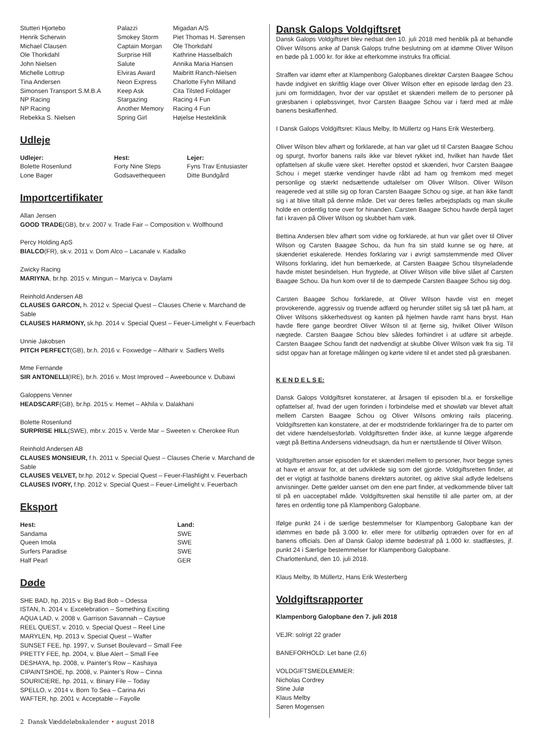| Stutteri Hjortebo | Palazzi | Migadan A/S |
| Henrik Scherwin | Smokey Storm | Piet Thomas H. Sørensen |
| Michael Clausen | Captain Morgan | Ole Thorkdahl |
| Ole Thorkdahl | Surprise Hill | Kathrine Hasselbalch |
| John Nielsen | Salute | Annika Maria Hansen |
| Michelle Lottrup | Elviras Award | Maibritt Ranch-Nielsen |
| Tina Andersen | Neon Express | Charlotte Fyhn Milland |
| Simonsen Transport S.M.B.A | Keep Ask | Cita Tilsted Foldager |
| NP Racing | Stargazing | Racing 4 Fun |
| NP Racing | Another Memory | Racing 4 Fun |
| Rebekka S. Nielsen | Spring Girl | Højelse Hesteklinik |
Udleje
| Udlejer: | Hest: | Lejer: |
| --- | --- | --- |
| Bolette Rosenlund | Forty Nine Steps | Fyns Trav Entusiaster |
| Lone Bager | Godsavethequeen | Ditte Bundgård |
Importcertifikater
Allan Jensen
GOOD TRADE(GB), br.v. 2007 v. Trade Fair – Composition v. Wolfhound
Percy Holding ApS
BIALCO(FR), sk.v. 2011 v. Dom Alco – Lacanale v. Kadalko
Zwicky Racing
MARIYNA, br.hp. 2015 v. Mingun – Mariyca v. Daylami
Reinhold Andersen AB
CLAUSES GARCON, h. 2012 v. Special Quest – Clauses Cherie v. Marchand de Sable
CLAUSES HARMONY, sk.hp. 2014 v. Special Quest – Feuer-Limelight v. Feuerbach
Unnie Jakobsen
PITCH PERFECT(GB), br.h. 2016 v. Foxwedge – Altharir v. Sadlers Wells
Mme Fernande
SIR ANTONELLI(IRE), br.h. 2016 v. Most Improved – Aweebounce v. Dubawi
Galoppens Venner
HEADSCARF(GB), br.hp. 2015 v. Hemet – Akhila v. Dalakhani
Bolette Rosenlund
SURPRISE HILL(SWE), mbr.v. 2015 v. Verde Mar – Sweeten v. Cherokee Run
Reinhold Andersen AB
CLAUSES MONSIEUR, f.h. 2011 v. Special Quest – Clauses Cherie v. Marchand de Sable
CLAUSES VELVET, br.hp. 2012 v. Special Quest – Feuer-Flashlight v. Feuerbach
CLAUSES IVORY, f.hp. 2012 v. Special Quest – Feuer-Limelight v. Feuerbach
Eksport
| Hest: | Land: |
| --- | --- |
| Sandama | SWE |
| Queen Imola | SWE |
| Surfers Paradise | SWE |
| Half Pearl | GER |
Døde
SHE BAD, hp. 2015 v. Big Bad Bob – Odessa
ISTAN, h. 2014 v. Excelebration – Something Exciting
AQUA LAD, v. 2008 v. Garrison Savannah – Caysue
REEL QUEST, v. 2010, v. Special Quest – Reel Line
MARYLEN, Hp. 2013 v. Special Quest – Wafter
SUNSET FEE, hp. 1997, v. Sunset Boulevard – Small Fee
PRETTY FEE, hp. 2004, v. Blue Alert – Small Fee
DESHAYA, hp. 2008, v. Painter’s Row – Kashaya
CIPAINTSHOE, hp. 2008, v. Painter’s Row – Cinna
SOURICIERE, hp. 2011, v. Binary File – Today
SPELLO, v. 2014 v. Born To Sea – Carina Ari
WAFTER, hp. 2001 v. Acceptable – Fayolle
Dansk Galops Voldgiftsret
Dansk Galops Voldgiftsret blev nedsat den 10. juli 2018 med henblik på at behandle Oliver Wilsons anke af Dansk Galops trufne beslutning om at idømme Oliver Wilson en bøde på 1.000 kr. for ikke at efterkomme instruks fra official.
Straffen var idømt efter at Klampenborg Galopbanes direktør Carsten Baagøe Schou havde indgivet en skriftlig klage over Oliver Wilson efter en episode lørdag den 23. juni om formiddagen, hvor der var opstået et skænderi mellem de to personer på græsbanen i opløbssvinget, hvor Carsten Baagøe Schou var i færd med at måle banens beskaffenhed.
I Dansk Galops Voldgiftsret: Klaus Melby, Ib Müllertz og Hans Erik Westerberg.
Oliver Wilson blev afhørt og forklarede, at han var gået ud til Carsten Baagøe Schou og spurgt, hvorfor banens rails ikke var blevet rykket ind, hvilket han havde fået opfattelsen af skulle være sket. Herefter opstod et skænderi, hvor Carsten Baagøe Schou i meget stærke vendinger havde råbt ad ham og fremkom med meget personlige og stærkt nedsættende udtalelser om Oliver Wilson. Oliver Wilson reagerede ved at stille sig op foran Carsten Baagøe Schou og sige, at han ikke fandt sig i at blive tiltalt på denne måde. Det var deres fælles arbejdsplads og man skulle holde en ordentlig tone over for hinanden. Carsten Baagøe Schou havde derpå taget fat i kraven på Oliver Wilson og skubbet ham væk.
Bettina Andersen blev afhørt som vidne og forklarede, at hun var gået over til Oliver Wilson og Carsten Baagøe Schou, da hun fra sin stald kunne se og høre, at skænderiet eskalerede. Hendes forklaring var i øvrigt samstemmende med Oliver Wilsons forklaring, idet hun bemærkede, at Carsten Baagøe Schou tilsyneladende havde mistet besindelsen. Hun frygtede, at Oliver Wilson ville blive slået af Carsten Baagøe Schou. Da hun kom over til de to dæmpede Carsten Baagøe Schou sig dog.
Carsten Baagøe Schou forklarede, at Oliver Wilson havde vist en meget provokerende, aggressiv og truende adfærd og herunder stillet sig så tæt på ham, at Oliver Wilsons sikkerhedsvest og kanten på hjelmen havde ramt hans bryst. Han havde flere gange beordret Oliver Wilson til at fjerne sig, hvilket Oliver Wilson nægtede. Carsten Baagøe Schou blev således forhindret i at udføre sit arbejde. Carsten Baagøe Schou fandt det nødvendigt at skubbe Oliver Wilson væk fra sig. Til sidst opgav han at foretage målingen og kørte videre til et andet sted på græsbanen.
K E N D E L S E:
Dansk Galops Voldgiftsret konstaterer, at årsagen til episoden bl.a. er forskellige opfattelser af, hvad der ugen forinden i forbindelse med et showløb var blevet aftalt mellem Carsten Baagøe Schou og Oliver Wilsons omkring rails placering. Voldgiftsretten kan konstatere, at der er modstridende forklaringer fra de to parter om det videre hændelsesforløb. Voldgiftsretten finder ikke, at kunne lægge afgørende vægt på Bettina Andersens vidneudsagn, da hun er nærtstående til Oliver Wilson.
Voldgiftsretten anser episoden for et skænderi mellem to personer, hvor begge synes at have et ansvar for, at det udviklede sig som det gjorde. Voldgiftsretten finder, at det er vigtigt at fastholde banens direktørs autoritet, og aktive skal adlyde ledelsens anvisninger. Dette gælder uanset om den ene part finder, at vedkommende bliver talt til på en uacceptabel måde. Voldgiftsretten skal henstille til alle parter om, at der føres en ordentlig tone på Klampenborg Galopbane.
Ifølge punkt 24 i de særlige bestemmelser for Klampenborg Galopbane kan der idømmes en bøde på 3.000 kr. eller mere for utilbørlig optræden over for en af banens officials. Den af Dansk Galop idømte bødestraf på 1.000 kr. stadfæstes, jf. punkt 24 i Særlige bestemmelser for Klampenborg Galopbane.
Charlottenlund, den 10. juli 2018.
Klaus Melby, Ib Müllertz, Hans Erik Westerberg
Voldgiftsrapporter
Klampenborg Galopbane den 7. juli 2018
VEJR: solrigt 22 grader
BANEFORHOLD: Let bane (2,6)
VOLDGIFTSMEDLEMMER:
Nicholas Cordrey
Stine Julø
Klaus Melby
Søren Mogensen
2 Dansk Væddeløbskalender • august 2018